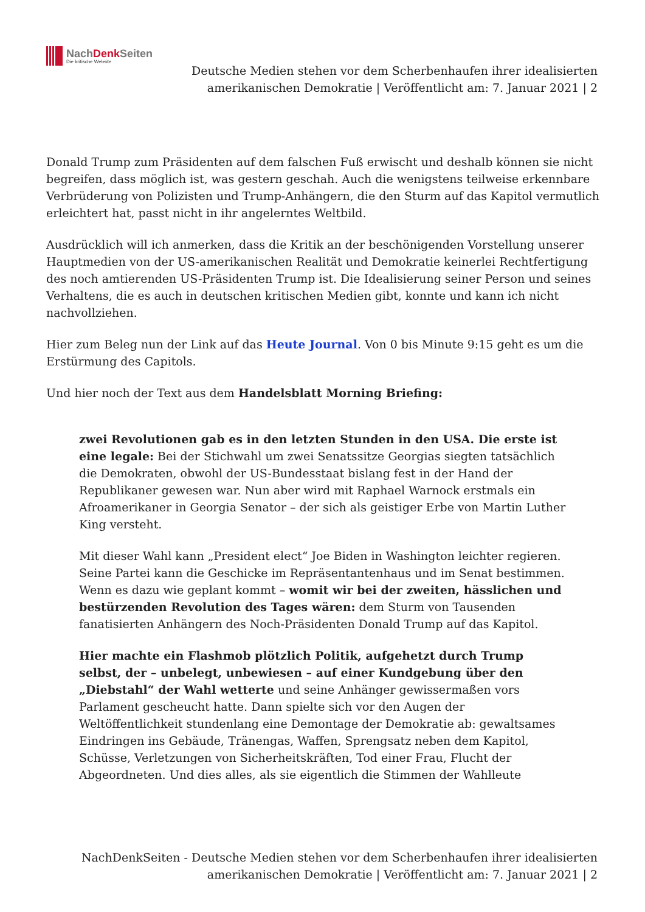NachDenk Seiten
Die kritische Website
Deutsche Medien stehen vor dem Scherbenhaufen ihrer idealisierten amerikanischen Demokratie | Veröffentlicht am: 7. Januar 2021 | 2
Donald Trump zum Präsidenten auf dem falschen Fuß erwischt und deshalb können sie nicht begreifen, dass möglich ist, was gestern geschah. Auch die wenigstens teilweise erkennbare Verbrüderung von Polizisten und Trump-Anhängern, die den Sturm auf das Kapitol vermutlich erleichtert hat, passt nicht in ihr angelerntes Weltbild.
Ausdrücklich will ich anmerken, dass die Kritik an der beschönigenden Vorstellung unserer Hauptmedien von der US-amerikanischen Realität und Demokratie keinerlei Rechtfertigung des noch amtierenden US-Präsidenten Trump ist. Die Idealisierung seiner Person und seines Verhaltens, die es auch in deutschen kritischen Medien gibt, konnte und kann ich nicht nachvollziehen.
Hier zum Beleg nun der Link auf das Heute Journal. Von 0 bis Minute 9:15 geht es um die Erstürmung des Capitols.
Und hier noch der Text aus dem Handelsblatt Morning Briefing:
zwei Revolutionen gab es in den letzten Stunden in den USA. Die erste ist eine legale: Bei der Stichwahl um zwei Senatssitze Georgias siegten tatsächlich die Demokraten, obwohl der US-Bundesstaat bislang fest in der Hand der Republikaner gewesen war. Nun aber wird mit Raphael Warnock erstmals ein Afroamerikaner in Georgia Senator – der sich als geistiger Erbe von Martin Luther King versteht.
Mit dieser Wahl kann „President elect“ Joe Biden in Washington leichter regieren. Seine Partei kann die Geschicke im Repräsentantenhaus und im Senat bestimmen. Wenn es dazu wie geplant kommt – womit wir bei der zweiten, hässlichen und bestürzenden Revolution des Tages wären: dem Sturm von Tausenden fanatisierten Anhängern des Noch-Präsidenten Donald Trump auf das Kapitol.
Hier machte ein Flashmob plötzlich Politik, aufgehetzt durch Trump selbst, der – unbelegt, unbewiesen – auf einer Kundgebung über den „Diebstahl“ der Wahl wetterte und seine Anhänger gewissermaßen vors Parlament gescheucht hatte. Dann spielte sich vor den Augen der Weltöffentlichkeit stundenlang eine Demontage der Demokratie ab: gewaltsames Eindringen ins Gebäude, Tränengas, Waffen, Sprengsatz neben dem Kapitol, Schüsse, Verletzungen von Sicherheitskräften, Tod einer Frau, Flucht der Abgeordneten. Und dies alles, als sie eigentlich die Stimmen der Wahlleute
NachDenkSeiten - Deutsche Medien stehen vor dem Scherbenhaufen ihrer idealisierten amerikanischen Demokratie | Veröffentlicht am: 7. Januar 2021 | 2